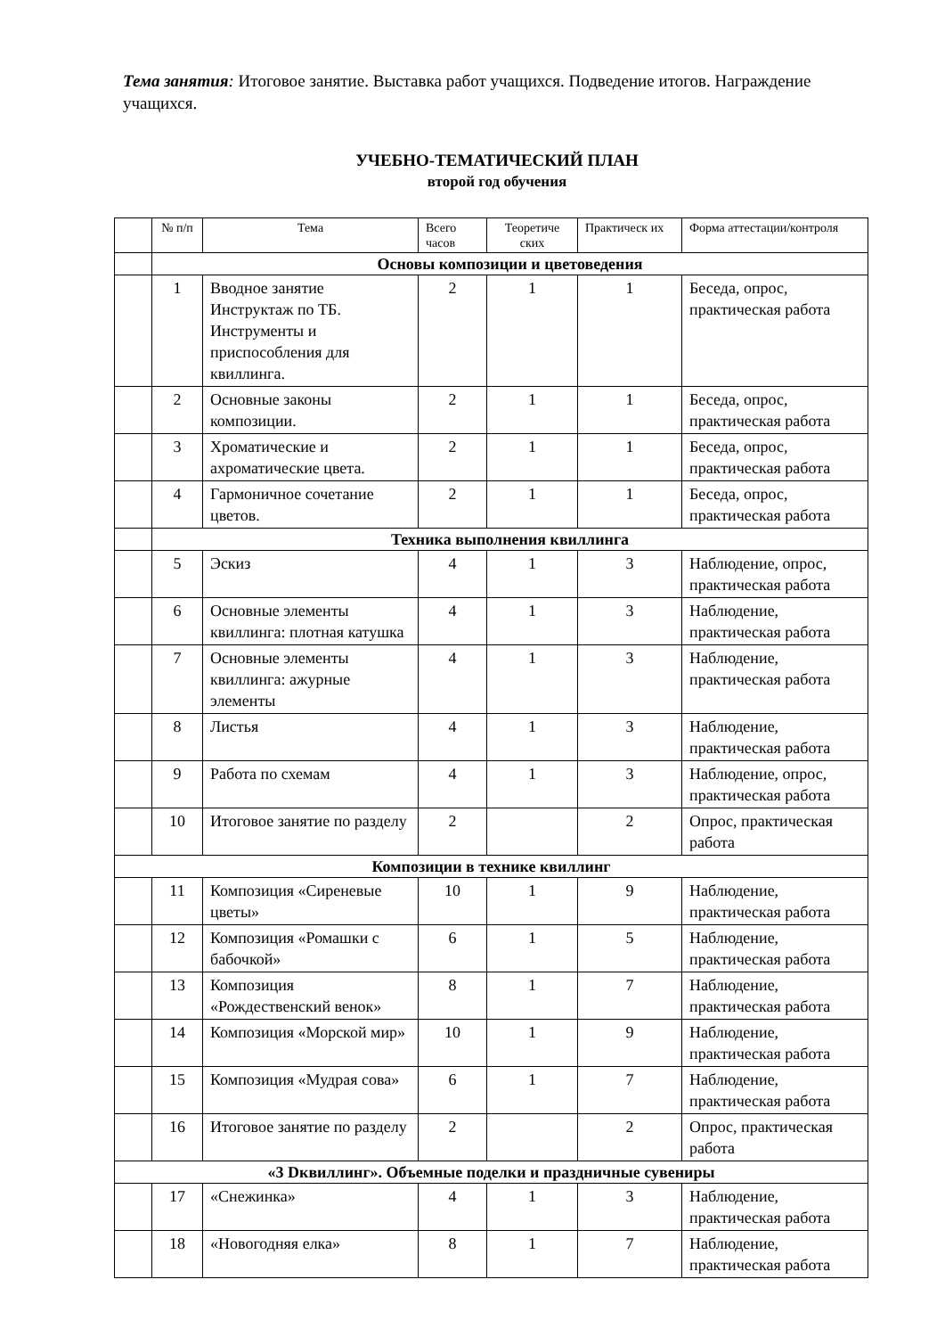Тема занятия: Итоговое занятие. Выставка работ учащихся. Подведение итогов. Награждение учащихся.
УЧЕБНО-ТЕМАТИЧЕСКИЙ ПЛАН
второй год обучения
| | № п/п | Тема | Всего часов | Теоретиче ских | Практическ их | Форма аттестации/контроля |
| --- | --- | --- | --- | --- | --- | --- |
| | Основы композиции и цветоведения | | | | | |
| | 1 | Вводное занятие Инструктаж по ТБ. Инструменты и приспособления для квиллинга. | 2 | 1 | 1 | Беседа, опрос, практическая работа |
| | 2 | Основные законы композиции. | 2 | 1 | 1 | Беседа, опрос, практическая работа |
| | 3 | Хроматические и ахроматические цвета. | 2 | 1 | 1 | Беседа, опрос, практическая работа |
| | 4 | Гармоничное сочетание цветов. | 2 | 1 | 1 | Беседа, опрос, практическая работа |
| | Техника выполнения квиллинга | | | | | |
| | 5 | Эскиз | 4 | 1 | 3 | Наблюдение, опрос, практическая работа |
| | 6 | Основные элементы квиллинга: плотная катушка | 4 | 1 | 3 | Наблюдение, практическая работа |
| | 7 | Основные элементы квиллинга: ажурные элементы | 4 | 1 | 3 | Наблюдение, практическая работа |
| | 8 | Листья | 4 | 1 | 3 | Наблюдение, практическая работа |
| | 9 | Работа по схемам | 4 | 1 | 3 | Наблюдение, опрос, практическая работа |
| | 10 | Итоговое занятие по разделу | 2 | | 2 | Опрос, практическая работа |
| Композиции в технике квиллинг | | | | | | |
| | 11 | Композиция «Сиреневые цветы» | 10 | 1 | 9 | Наблюдение, практическая работа |
| | 12 | Композиция «Ромашки с бабочкой» | 6 | 1 | 5 | Наблюдение, практическая работа |
| | 13 | Композиция «Рождественский венок» | 8 | 1 | 7 | Наблюдение, практическая работа |
| | 14 | Композиция «Морской мир» | 10 | 1 | 9 | Наблюдение, практическая работа |
| | 15 | Композиция «Мудрая сова» | 6 | 1 | 7 | Наблюдение, практическая работа |
| | 16 | Итоговое занятие по разделу | 2 | | 2 | Опрос, практическая работа |
| «3 Dквиллинг». Объемные поделки и праздничные сувениры | | | | | | |
| | 17 | «Снежинка» | 4 | 1 | 3 | Наблюдение, практическая работа |
| | 18 | «Новогодняя елка» | 8 | 1 | 7 | Наблюдение, практическая работа |